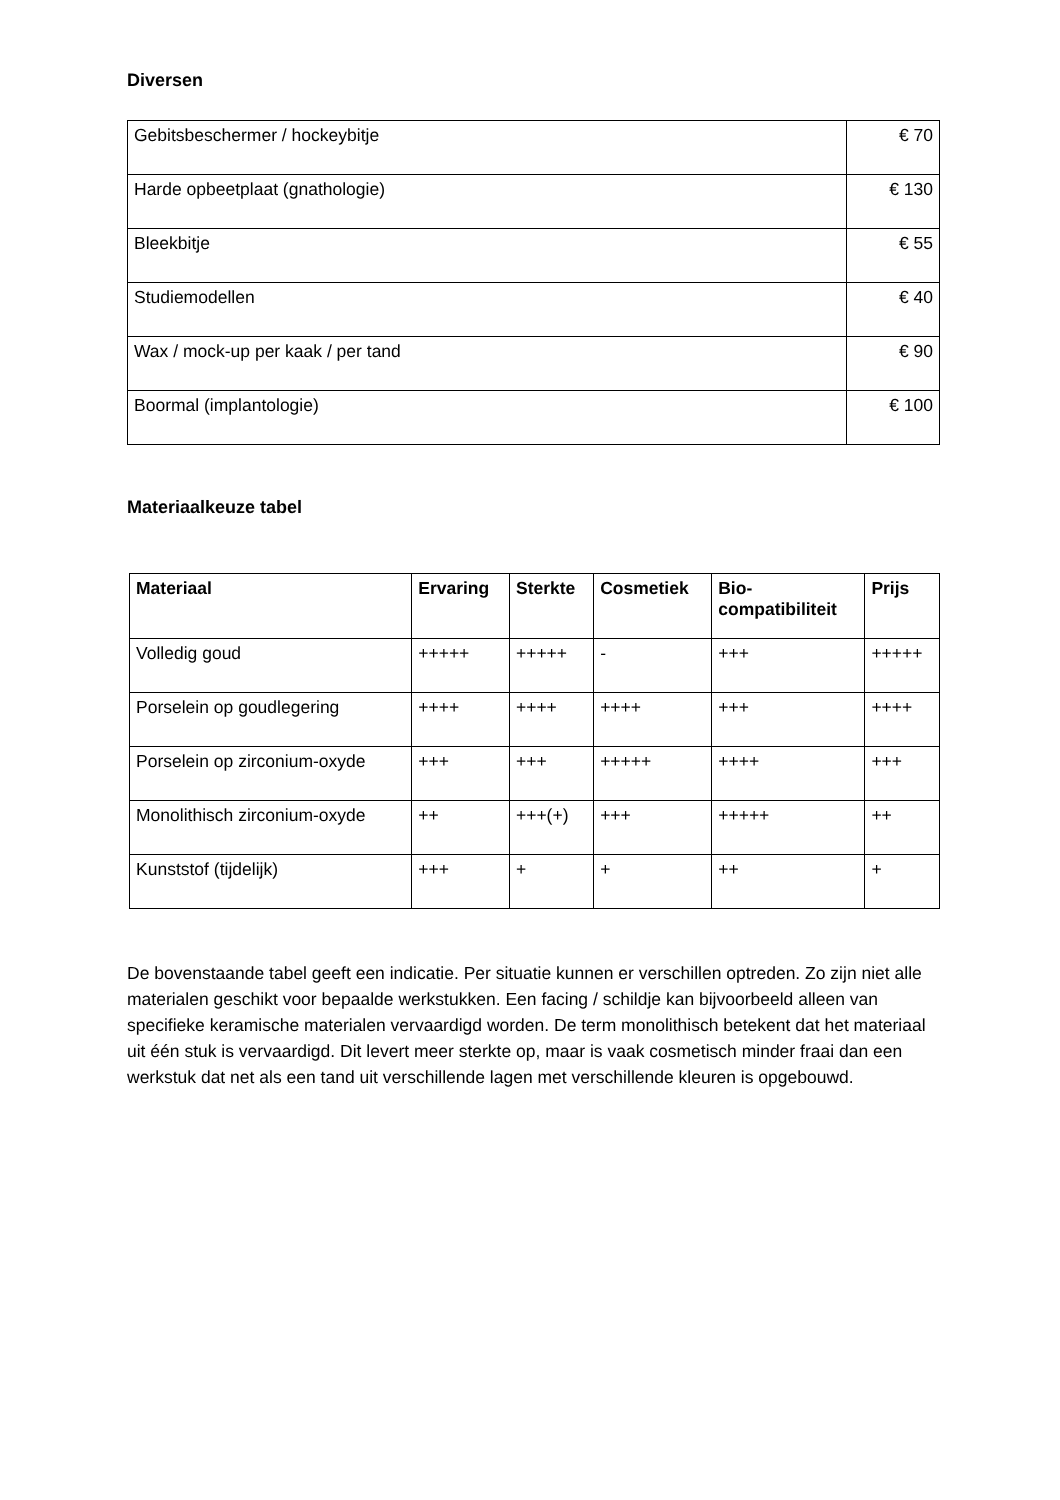Diversen
| Gebitsbeschermer / hockeybitje | € 70 |
| Harde opbeetplaat (gnathologie) | € 130 |
| Bleekbitje | € 55 |
| Studiemodellen | € 40 |
| Wax / mock-up per kaak / per tand | € 90 |
| Boormal (implantologie) | € 100 |
Materiaalkeuze tabel
| Materiaal | Ervaring | Sterkte | Cosmetiek | Bio- compatibiliteit | Prijs |
| --- | --- | --- | --- | --- | --- |
| Volledig goud | +++++ | +++++ | - | +++ | +++++ |
| Porselein op goudlegering | ++++ | ++++ | ++++ | +++ | ++++ |
| Porselein op zirconium-oxyde | +++ | +++ | +++++ | ++++ | +++ |
| Monolithisch zirconium-oxyde | ++ | +++(+) | +++ | +++++ | ++ |
| Kunststof (tijdelijk) | +++ | + | + | ++ | + |
De bovenstaande tabel geeft een indicatie. Per situatie kunnen er verschillen optreden. Zo zijn niet alle materialen geschikt voor bepaalde werkstukken. Een facing / schildje kan bijvoorbeeld alleen van specifieke keramische materialen vervaardigd worden. De term monolithisch betekent dat het materiaal uit één stuk is vervaardigd. Dit levert meer sterkte op, maar is vaak cosmetisch minder fraai dan een werkstuk dat net als een tand uit verschillende lagen met verschillende kleuren is opgebouwd.